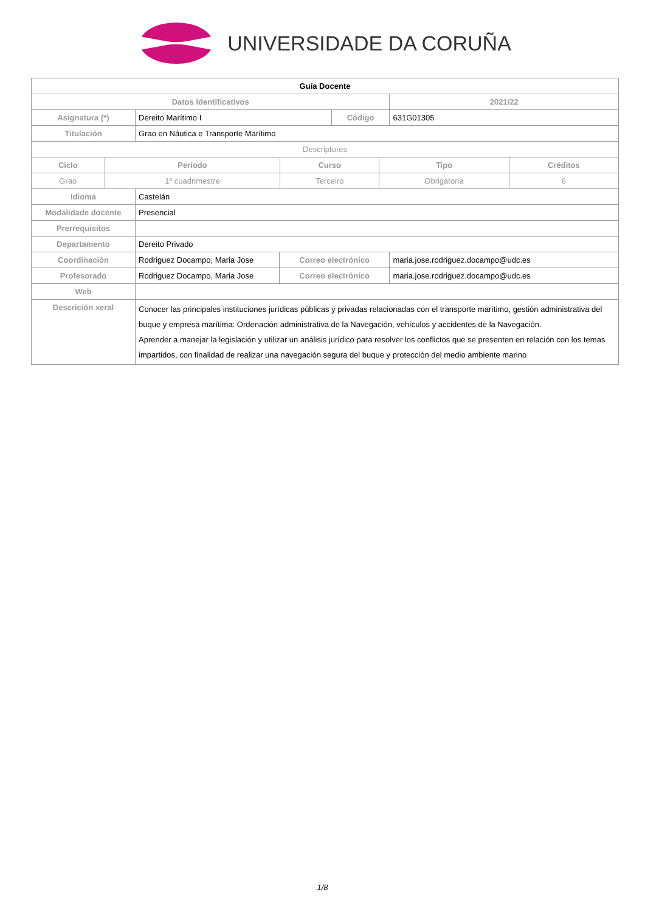UNIVERSIDADE DA CORUÑA
| Guía Docente | | | | | |
| Datos Identificativos | | | | | 2021/22 |
| Asignatura (*) | Dereito Marítimo I | | Código | | 631G01305 |
| Titulación | Grao en Náutica e Transporte Marítimo | | | | |
| Descriptores | | | | | |
| / Ciclo / Período / Curso / Tipo / Créditos / / --- / --- / --- / --- / --- / / Grao / 1º cuadrimestre / Terceiro / Obrigatoria / 6 / | | | | | |
| Idioma | Castelán | | | | |
| Modalidade docente | Presencial | | | | |
| Prerrequisitos | | | | | |
| Departamento | Dereito Privado | | | | |
| Coordinación | Rodriguez Docampo, Maria Jose | Correo electrónico | | maria.jose.rodriguez.docampo@udc.es | |
| Profesorado | Rodriguez Docampo, Maria Jose | Correo electrónico | | maria.jose.rodriguez.docampo@udc.es | |
| Web | | | | | |
| Descrición xeral | Conocer las principales instituciones jurídicas públicas y privadas relacionadas con el transporte marítimo, gestión administrativa del buque y empresa marítima: Ordenación administrativa de la Navegación, vehículos y accidentes de la Navegación. Aprender a manejar la legislación y utilizar un análisis jurídico para resolver los conflictos que se presenten en relación con los temas impartidos, con finalidad de realizar una navegación segura del buque y protección del medio ambiente marino | | | | |
1/8